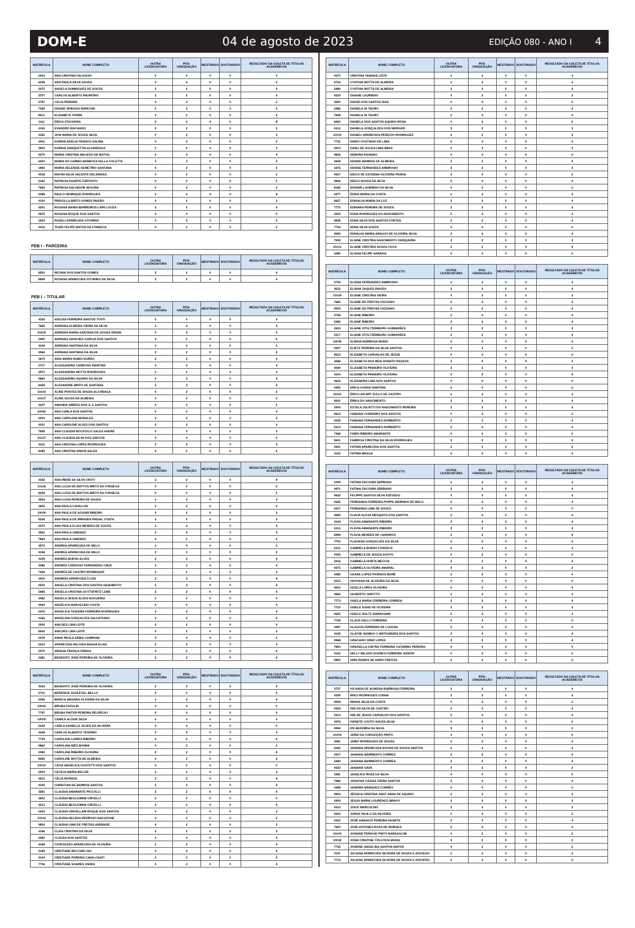DOM-E 04 de agosto de 2023 EDIÇÃO 080 - ANO I 4
| MATRÍCULA | NOME COMPLETO | OUTRA LICENCIATURA | PÓS-GRADUAÇÃO | MESTRADO | DOUTORADO | RESULTADO DA COLETA DE TÍTULOS ACADÊMICOS |
| --- | --- | --- | --- | --- | --- | --- |
| 2913 | ANA CRISTINA FALASCHI | 0 | 0 | 0 | 0 | 0 |
| 6298 | ANA PAULA SILVA SOUZA | 0 | 2 | 0 | 0 | 2 |
| 2475 | ANGELA DOMINGUES DE SOUZA | 2 | 2 | 0 | 0 | 4 |
| 5707 | CARLOS ALBERTO PAUPÉRIO | 2 | 2 | 0 | 0 | 4 |
| 5787 | CELIA PEREIRA | 0 | 2 | 0 | 0 | 2 |
| 7369 | DENISE SPINOSA MARCONI | 0 | 2 | 0 | 0 | 2 |
| 8511 | ELIZABETE FIORIN | 2 | 2 | 0 | 0 | 4 |
| 1111 | ÉRICA STACHERA | 2 | 2 | 4 | 0 | 8 |
| 4142 | EVANDRO MACHADO | 0 | 2 | 0 | 0 | 2 |
| 4181 | JOSI MARIA DE SOUZA SILVA | 0 | 2 | 0 | 0 | 2 |
| 4941 | KARINA ADELIA FRANCO SALIBA | 0 | 2 | 0 | 0 | 2 |
| 4600 | KARINA ZANQUETTIN ALVARENGA | 0 | 2 | 0 | 0 | 2 |
| 9379 | MARIA CRISTINA MACEDO DE MATOS | 2 | 2 | 0 | 0 | 4 |
| 6300 | MARIA DO CARMO BARBOZA DELLA COLETTA | 2 | 2 | 0 | 0 | 4 |
| 1892 | MARIA HELENISE DEMETRIO SANTANA | 0 | 2 | 0 | 0 | 2 |
| 9318 | MAYRA SILVA VALENTE DELARISSA | 0 | 2 | 0 | 0 | 2 |
| 5162 | PATRICIA DUARTE ESPÓSITO | 0 | 2 | 0 | 0 | 2 |
| 7692 | PATRICIA SALVADOR SEGURA | 0 | 2 | 0 | 0 | 2 |
| 4388 | PAULO HENRIQUE RODRIGUES | 2 | 2 | 4 | 0 | 8 |
| 4130 | PRISCILLA BRITO GOMES PAIXÃO | 0 | 2 | 0 | 0 | 2 |
| 6301 | ROSANA MARIA BARREIROS LAPA LOUZA | 2 | 2 | 0 | 0 | 4 |
| 9675 | ROSANA ROQUE DOS SANTOS | 0 | 0 | 0 | 0 | 0 |
| 1834 | ROSELI APARECIDA VITORINO | 0 | 2 | 0 | 0 | 2 |
| 4116 | THAÍS FELIPE MATOS DA FONSECA | 0 | 2 | 0 | 0 | 2 |
PEB I - PARCERIA
| MATRÍCULA | NOME COMPLETO | OUTRA LICENCIATURA | PÓS-GRADUAÇÃO | MESTRADO | DOUTORADO | RESULTADO DA COLETA DE TÍTULOS ACADÊMICOS |
| --- | --- | --- | --- | --- | --- | --- |
| 8591 | REGINA DOS SANTOS GOMES | 2 | 2 | 0 | 0 | 4 |
| 8898 | ROSANA APARECIDA VITORINO DA SILVA | 2 | 2 | 0 | 0 | 4 |
PEB I – TITULAR
| MATRÍCULA | NOME COMPLETO | OUTRA LICENCIATURA | PÓS-GRADUAÇÃO | MESTRADO | DOUTORADO | RESULTADO DA COLETA DE TÍTULOS ACADÊMICOS |
| --- | --- | --- | --- | --- | --- | --- |
| 4155 | ADILEIA FERREIRA SANTOS TOSTI | 2 | 2 | 0 | 0 | 4 |
| 7665 | ADRIANA ALMEIDA VIEIRA DA SILVA | 2 | 2 | 0 | 0 | 4 |
| 10105 | ADRIANA MARIA SANTANA DE SOUSA ORSINI | 0 | 2 | 0 | 0 | 2 |
| 5490 | ADRIANA SANCHES GARCIA DOS SANTOS | 2 | 2 | 0 | 0 | 4 |
| 4106 | ADRIANA SANTANA DA SILVA | 2 | 2 | 0 | 0 | 4 |
| 4964 | ADRIANA SANTANA DA SILVA | 2 | 2 | 0 | 0 | 4 |
| 1673 | AIDA MARIA RUBIO DURÃO | 2 | 2 | 0 | 0 | 4 |
| 2717 | ALESSANDRA CARDOSO MARTINS | 2 | 2 | 0 | 0 | 4 |
| 4970 | ALESSANDRA MOTTA RODRIGUES | 0 | 0 | 0 | 0 | 0 |
| 9860 | ALESSANDRO AQUINO DA SILVA | 2 | 2 | 0 | 0 | 4 |
| 8428 | ALEXANDRE BRITO DE SANTANA | 2 | 2 | 0 | 0 | 4 |
| 10103 | ALINE PONTES DE SOUZA ALCOBAÇA | 0 | 2 | 0 | 0 | 2 |
| 10107 | ALINE SOUZA DE ALMEIDA | 0 | 2 | 0 | 0 | 2 |
| 9237 | AMANDA SIMÕES DOS S. E SANTOS | 0 | 2 | 0 | 0 | 2 |
| 10095 | ANA CARLA DOS SANTOS | 0 | 0 | 0 | 0 | 0 |
| 9200 | ANA CAROLINA MORALES | 2 | 2 | 0 | 0 | 4 |
| 9101 | ANA CAROLINE ALVES DOS SANTOS | 2 | 2 | 0 | 0 | 4 |
| 7836 | ANA CLAUDIA ROCATELO SALES ANDRÉ | 0 | 0 | 0 | 0 | 0 |
| 10127 | ANA CLAUDIA SILVA DOS SANTOS | 0 | 2 | 0 | 0 | 2 |
| 5111 | ANA CRISTINA LOPES RODRIGUES | 2 | 2 | 0 | 0 | 4 |
| 8189 | ANA CRISTINA SIMON SALES | 2 | 2 | 0 | 0 | 4 |
| MATRÍCULA | NOME COMPLETO | OUTRA LICENCIATURA | PÓS-GRADUAÇÃO | MESTRADO | DOUTORADO | RESULTADO DA COLETA DE TÍTULOS ACADÊMICOS |
| --- | --- | --- | --- | --- | --- | --- |
| 4342 | ANA IRENE DA SILVA CINTO | 2 | 2 | 0 | 0 | 4 |
| 10126 | ANA LUCIA DE MATTOS BRITO DA FONSECA | 0 | 2 | 0 | 0 | 2 |
| 8328 | ANA LUCIA DE MATTOS BRITO DA FONSECA | 0 | 2 | 0 | 0 | 2 |
| 3554 | ANA LUCIA PEREIRA DE SOUZA | 2 | 2 | 0 | 0 | 4 |
| 2835 | ANA PAULA CAVALLINI | 2 | 2 | 0 | 0 | 4 |
| 10009 | ANA PAULA DE AGUIAR RIBEIRO | 0 | 2 | 0 | 0 | 2 |
| 8226 | ANA PAULA DE MIRANDA PADIAL COSTA | 2 | 2 | 0 | 0 | 4 |
| 4473 | ANA PAULA ELIAS MENDES DE SOUZA | 2 | 2 | 0 | 0 | 4 |
| 3561 | ANA PAULA GIMENEZ | 2 | 2 | 0 | 0 | 4 |
| 7864 | ANA PAULA GIMENEZ | 2 | 2 | 0 | 0 | 4 |
| 2573 | ANDREA APARECIDA DE MELO | 2 | 0 | 0 | 0 | 2 |
| 4158 | ANDREA APARECIDA DE MELO | 2 | 0 | 0 | 0 | 2 |
| 4159 | ANDRÉA BUENO ALVES | 2 | 2 | 0 | 0 | 4 |
| 4486 | ANDRÉA CARDOSO FERNANDES CRUZ | 2 | 2 | 0 | 0 | 4 |
| 7636 | ANDRÉA DE CASTRO MOMBAQUE | 2 | 0 | 0 | 0 | 2 |
| 4410 | ANDRÉIA APARECIDA FLOSI | 2 | 2 | 0 | 0 | 4 |
| 9530 | ANGELA CRISTINA DOS SANTOS HASHIMOTO | 2 | 2 | 0 | 0 | 4 |
| 5486 | ÂNGELA CRISTINA GOTTSFRITZ LEME | 2 | 2 | 0 | 0 | 4 |
| 4462 | ANGELA JESUS ALVES NOGUEIRA | 2 | 2 | 0 | 0 | 4 |
| 9963 | ANGÉLICA MARCELINO COSTA | 0 | 0 | 0 | 0 | 0 |
| 2476 | ANGELICA TEIXEIRA FERREIRA RODRIGUES | 2 | 2 | 0 | 0 | 4 |
| 4162 | ANGELINA GONÇALVES SALUSTIANO | 2 | 2 | 0 | 0 | 4 |
| 2902 | ANILDES LIMA LEITE | 2 | 2 | 0 | 0 | 4 |
| 8454 | ANILDES LIMA LEITE | 0 | 2 | 0 | 0 | 2 |
| 2478 | ANNA PAULA SÁBIA CAMPANA | 0 | 2 | 0 | 0 | 2 |
| 5213 | APARECIDA HELOISA BAENA ELIAS | 2 | 2 | 0 | 0 | 4 |
| 2479 | ARIANA FRANÇA FARIAS | 2 | 2 | 0 | 0 | 4 |
| 2481 | BENEDITO JOSÉ PEREIRA DE OLIVEIRA | 2 | 2 | 0 | 0 | 4 |
| MATRÍCULA | NOME COMPLETO | OUTRA LICENCIATURA | PÓS-GRADUAÇÃO | MESTRADO | DOUTORADO | RESULTADO DA COLETA DE TÍTULOS ACADÊMICOS |
| --- | --- | --- | --- | --- | --- | --- |
| 4163 | BENEDITO JOSÉ PEREIRA DE OLIVEIRA | 2 | 2 | 0 | 0 | 4 |
| 2721 | BERENICE SCHLEGEL BELLO | 2 | 2 | 0 | 0 | 4 |
| 9306 | BIANCA MAEARA OLIVEIRA DA SILVA | 2 | 2 | 0 | 0 | 4 |
| 10003 | BRUNA FAZOLIN | 0 | 0 | 0 | 0 | 0 |
| 7797 | BRUNA PINTER PEREIRA PELIPECKI | 0 | 0 | 0 | 0 | 0 |
| 10005 | CAMILA ALOISE SILVA | 0 | 0 | 0 | 0 | 0 |
| 5042 | CARLA DANIELLE ALVES DA SILVEIRA | 0 | 0 | 0 | 0 | 0 |
| 4348 | CARLOS ALBERTO TENÓRIO | 2 | 2 | 0 | 0 | 4 |
| 7729 | CAROLINA CAIRES RIBEIRO | 2 | 2 | 0 | 0 | 4 |
| 9862 | CAROLINA INÊS BONINI | 0 | 2 | 0 | 0 | 2 |
| 2483 | CAROLINA RIBEIRO OLIVEIRA | 2 | 2 | 0 | 0 | 4 |
| 8455 | CAROLINE MOTTA DE ALMEIDA | 0 | 2 | 0 | 0 | 2 |
| 10010 | CATIA ANGÉLICA COSTETTI DOS SANTOS | 0 | 0 | 0 | 0 | 0 |
| 2903 | CECÍLIA MARIA BILLER | 2 | 2 | 0 | 0 | 4 |
| 4510 | CÉLIA MORAES | 2 | 2 | 0 | 0 | 4 |
| 9109 | CHRISTIAN DE BARROS SANTOS | 2 | 2 | 0 | 0 | 4 |
| 3581 | CLAUDIA AMARANTE PICCOLLI | 2 | 2 | 0 | 0 | 4 |
| 3602 | CLÁUDIA BEGLIOMINI CRIVELLI | 2 | 2 | 0 | 0 | 4 |
| 4513 | CLÁUDIA BEGLIOMINI CRIVELLI | 2 | 2 | 0 | 0 | 4 |
| 5424 | CLÁUDIA CRIVELLARI ROQUE DOS SANTOS | 0 | 2 | 0 | 0 | 2 |
| 10102 | CLÁUDIA HELENA PEDROSO NAKAZONE | 0 | 2 | 0 | 0 | 2 |
| 9854 | CLÁUDIA LIMA DE FREITAS ANDRADE | 0 | 2 | 0 | 0 | 2 |
| 4166 | CLEIA CRISTINA DA SILVA | 2 | 2 | 0 | 0 | 4 |
| 4482 | CLEUSA DOS SANTOS | 2 | 2 | 0 | 0 | 4 |
| 4168 | CONCEIÇÃO APARECIDA DE OLIVEIRA | 2 | 2 | 0 | 0 | 4 |
| 4169 | CRISTIANE BECCARI VAZ | 2 | 2 | 0 | 0 | 4 |
| 9104 | CRISTIANE PEREIRA CAVALCANTI | 2 | 2 | 0 | 0 | 4 |
| 7706 | CRISTIANE SOARES VIEIRA | 2 | 2 | 0 | 0 | 4 |
| MATRÍCULA | NOME COMPLETO | OUTRA LICENCIATURA | PÓS-GRADUAÇÃO | MESTRADO | DOUTORADO | RESULTADO DA COLETA DE TÍTULOS ACADÊMICOS |
| --- | --- | --- | --- | --- | --- | --- |
| 4170 | CRISTINA YAMADA LEITE | 2 | 2 | 0 | 0 | 4 |
| 2723 | CYNTHIA MOTTA DE ALMEIDA | 2 | 2 | 0 | 0 | 4 |
| 5480 | CYNTHIA MOTTA DE ALMEIDA | 2 | 2 | 0 | 0 | 4 |
| 9319 | DAIANE LAURINDO | 0 | 2 | 0 | 0 | 2 |
| 4590 | DAIVID DOS SANTOS DIAS | 0 | 0 | 0 | 0 | 0 |
| 2486 | DANIELA DI TAURO | 2 | 2 | 0 | 0 | 4 |
| 7638 | DANIELA DI TAURO | 2 | 2 | 0 | 0 | 4 |
| 8452 | DANIELA DOS SANTOS AQUINO ROSA | 0 | 2 | 0 | 0 | 2 |
| 9112 | DANIELA GONÇALVES GON WERGER | 0 | 2 | 0 | 0 | 2 |
| 10100 | DANIELI APARECIDA PERUCIO RODRIGUEZ | 2 | 2 | 0 | 0 | 4 |
| 7731 | DARCI COUTINHO DE LIMA | 2 | 2 | 0 | 0 | 4 |
| 2914 | DARLI DE SOUZA LIMA BRAZ | 2 | 2 | 0 | 0 | 4 |
| 9606 | DEBORA DIONISIO | 0 | 2 | 0 | 0 | 2 |
| 4498 | DENISE BARROS DE ALMEIDA | 2 | 2 | 0 | 0 | 4 |
| 1675 | DENISE FERNANDES AMBROSIO | 2 | 2 | 0 | 0 | 4 |
| 9327 | DIEGO DE ESTEBAN OLIVEIRA PENNA | 2 | 0 | 0 | 0 | 2 |
| 9836 | DIEGO SOUZA DA SILVA | 2 | 2 | 0 | 0 | 4 |
| 8165 | DIVANIR LAURINDO DA SILVA | 0 | 2 | 0 | 0 | 2 |
| 4477 | ÉDINA MARIA DA COSTA | 2 | 2 | 0 | 0 | 4 |
| 9627 | EDINALVA MARIA DA LUZ | 2 | 2 | 0 | 0 | 4 |
| 7775 | EDINARA PEREIRA DE SOUZA | 2 | 2 | 0 | 0 | 4 |
| 4343 | EDNA RODRIGUES DO NASCIMENTO | 2 | 2 | 0 | 0 | 4 |
| 9838 | EDNA SILVA DOS SANTOS FONTES | 2 | 2 | 0 | 0 | 4 |
| 7734 | EDNA SILVA SOUZA | 0 | 2 | 0 | 0 | 2 |
| 9995 | EDNALVA MARIA ARAUJO DE OLIVEIRA SILVA | 2 | 2 | 0 | 0 | 4 |
| 7933 | ELAINE CRISTINA NASCIMENTO CERQUEIRA | 2 | 2 | 0 | 0 | 4 |
| 10101 | ELAINE CRISTINA SOUZA COCA | 2 | 2 | 0 | 0 | 4 |
| 4480 | ELIANA FELIPE SARAIVA | 0 | 2 | 0 | 0 | 2 |
| MATRÍCULA | NOME COMPLETO | OUTRA LICENCIATURA | PÓS-GRADUAÇÃO | MESTRADO | DOUTORADO | RESULTADO DA COLETA DE TÍTULOS ACADÊMICOS |
| --- | --- | --- | --- | --- | --- | --- |
| 2725 | ELIANA FERNANDES AMBROSIO | 2 | 2 | 0 | 0 | 4 |
| 4512 | ELIANA JAQUES PAIXÃO | 2 | 2 | 0 | 0 | 4 |
| 10149 | ELIANE CRISTINA VIEIRA | 0 | 2 | 0 | 0 | 2 |
| 7683 | ELIANE DE FREITAS FAZZANO | 2 | 2 | 0 | 0 | 4 |
| 9909 | ELIANE DE FREITAS FAZZANO | 2 | 2 | 0 | 0 | 4 |
| 2726 | ELIANE RIBEIRO | 2 | 2 | 0 | 0 | 4 |
| 5382 | ELIANE RIBEIRO | 2 | 2 | 0 | 0 | 4 |
| 2615 | ELIANE STOLTZEMBURG GUIMARÃES | 2 | 2 | 0 | 0 | 4 |
| 5117 | ELIANE STOLTZEMBURG GUIMARÃES | 2 | 2 | 0 | 0 | 4 |
| 10045 | ELIENAI BARBOSA MUNIZ | 2 | 2 | 0 | 0 | 4 |
| 9907 | ELIETE PEREIRA DA SILVA SANTOS | 0 | 2 | 0 | 0 | 2 |
| 8513 | ELIZABETH CARVALHO DE JESUS | 0 | 2 | 0 | 0 | 2 |
| 3086 | ELIZABETH DOS REIS DONATO PASSOS | 2 | 0 | 0 | 0 | 2 |
| 4939 | ELIZABETH PINHEIRO OLIVEIRA | 2 | 2 | 0 | 0 | 4 |
| 4104 | ELIZABETH PINHEIRO OLIVEIRA | 2 | 2 | 0 | 0 | 4 |
| 9616 | ELIZANDRA LIMA DOS SANTOS | 0 | 0 | 0 | 0 | 0 |
| 2495 | ERICA GODKE MARTINS | 2 | 0 | 0 | 0 | 2 |
| 10110 | ÉRICO AICART ZULLO DE CASTRO | 2 | 2 | 0 | 0 | 4 |
| 8501 | ÉRIKA DO NASCIMENTO | 2 | 2 | 0 | 0 | 4 |
| 2904 | ESTELA JULIETTI DO NASCIMENTO PEREIRA | 2 | 2 | 0 | 0 | 4 |
| 9613 | FABIANA CORDEIRO DOS SANTOS | 0 | 2 | 0 | 0 | 2 |
| 2535 | FABIANA FERNANDES NORBERTO | 2 | 2 | 0 | 0 | 4 |
| 5113 | FABIANA FERNANDES NORBERTO | 2 | 2 | 0 | 0 | 4 |
| 7368 | FÁBIO RIBEIRO AMARANTE | 0 | 0 | 0 | 0 | 0 |
| 9611 | FABRICIA CRISTINA DA SILVA RODRIGUES | 2 | 2 | 0 | 0 | 4 |
| 2921 | FATIMA APARECIDA DOS SANTOS | 2 | 0 | 0 | 0 | 2 |
| 4143 | FATIMA BRAGA | 2 | 2 | 0 | 0 | 4 |
| MATRÍCULA | NOME COMPLETO | OUTRA LICENCIATURA | PÓS-GRADUAÇÃO | MESTRADO | DOUTORADO | RESULTADO DA COLETA DE TÍTULOS ACADÊMICOS |
| --- | --- | --- | --- | --- | --- | --- |
| 1099 | FATIMA FACCHINI SERRANO | 2 | 2 | 0 | 0 | 4 |
| 4471 | FATIMA FACCHINI SERRANO | 2 | 2 | 0 | 0 | 4 |
| 9622 | FELIPPE SANTOS SILVA AZEVEDO | 0 | 0 | 0 | 0 | 0 |
| 9335 | FERNANDA FERREIRA POPPE MARINHO DE MELO | 2 | 2 | 0 | 0 | 4 |
| 9317 | FERNANDA LIMA DE SOUZA | 0 | 0 | 0 | 0 | 0 |
| 3583 | FLAVIA ALEXA MESQUITA DOS SANTOS | 2 | 2 | 0 | 0 | 4 |
| 4144 | FLÁVIA AMARANTE RIBEIRO | 2 | 2 | 0 | 0 | 4 |
| 5115 | FLÁVIA AMARANTE RIBEIRO | 2 | 2 | 0 | 0 | 4 |
| 8498 | FLAVIA MENDES DE CAMARGO | 2 | 2 | 0 | 0 | 4 |
| 7793 | FLAVIANA GONÇALVES DA SILVA | 2 | 2 | 0 | 0 | 4 |
| 5121 | GABRIELA BUENO FONSECA | 2 | 2 | 0 | 0 | 4 |
| 9105 | GABRIELA DE SOUZA SOUTO | 0 | 2 | 0 | 0 | 2 |
| 2916 | GABRIELA HORTA MECCHI | 2 | 2 | 0 | 0 | 4 |
| 9375 | GABRIELA OLIVEIRA AMARAL | 0 | 2 | 0 | 0 | 2 |
| 4485 | GEANE LOPEZ PIORNOS BORÉ | 2 | 2 | 0 | 0 | 4 |
| 9115 | GEOVANA DE OLIVEIRA DA SILVA | 0 | 2 | 0 | 0 | 2 |
| 9910 | GICELA LOPES OLIVEIRA | 2 | 2 | 0 | 0 | 4 |
| 4566 | GILBERTO GIROTTO | 2 | 2 | 0 | 0 | 4 |
| 7773 | GISELA MARIA FERREIRA CORREIA | 2 | 2 | 0 | 0 | 4 |
| 7710 | GISELE ASSIS DE OLIVEIRA | 2 | 2 | 0 | 0 | 4 |
| 9625 | GISELE HOLTZ SHIRAKAWA | 2 | 2 | 0 | 0 | 4 |
| 7749 | GLACE KELLY FERREIRA | 0 | 2 | 0 | 0 | 2 |
| 4487 | GLAUCIA FERREIRA DE LUCENA | 2 | 2 | 0 | 0 | 4 |
| 4145 | GLAYSE NAMIKO C MATSUMURA DOS SANTOS | 2 | 2 | 0 | 0 | 4 |
| 4968 | GRACIANY DINIZ LOPES | 2 | 2 | 0 | 0 | 4 |
| 7890 | GRAZIELLA CINTRA FERREIRA CATARINO PEREIRA | 0 | 0 | 0 | 0 | 0 |
| 9143 | HELLY WILSON SOARES FERREIRA JUNIOR | 0 | 2 | 0 | 0 | 2 |
| 9850 | IARA RAMOS DE HARO FREITAS | 0 | 2 | 0 | 0 | 2 |
| MATRÍCULA | NOME COMPLETO | OUTRA LICENCIATURA | PÓS-GRADUAÇÃO | MESTRADO | DOUTORADO | RESULTADO DA COLETA DE TÍTULOS ACADÊMICOS |
| --- | --- | --- | --- | --- | --- | --- |
| 2727 | IOLANDA DE ALMEIDA BARBOSA FERREIRA | 2 | 2 | 0 | 0 | 4 |
| 4339 | IRACI RODRIGUES CUNHA | 2 | 2 | 0 | 0 | 4 |
| 9908 | IRIANA SILVA DA COSTA | 0 | 2 | 0 | 0 | 2 |
| 9326 | ISIS DA SILVA DE CASTRO | 2 | 2 | 0 | 0 | 4 |
| 9113 | ISIS DE JESUS CARVALHO DOS SANTOS | 2 | 2 | 0 | 0 | 4 |
| 9376 | IVANETE COUTO SOUZA SILVA | 0 | 2 | 0 | 0 | 2 |
| 9994 | IZE BEZERRA DA SILVA | 0 | 2 | 0 | 0 | 2 |
| 10194 | JAÍNE DA CONCEIÇÃO PINTO | 0 | 0 | 0 | 0 | 0 |
| 4981 | JAIRO RODRIGUES DE SOUZA | 2 | 2 | 0 | 0 | 4 |
| 5062 | JANAINA APARECIDA NOVAIS DE SOUZA SANTOS | 2 | 2 | 0 | 0 | 4 |
| 2917 | JANAINA BARRIENTO CORREA | 2 | 2 | 0 | 0 | 4 |
| 5380 | JANAINA BARRIENTO CORREA | 2 | 2 | 0 | 0 | 4 |
| 9322 | JANAINA GAVA | 0 | 2 | 0 | 0 | 2 |
| 5381 | JANALICE ROSA DA SILVA | 0 | 0 | 0 | 0 | 0 |
| 7686 | JANAYNA CÁSSIA VIEIRA SANTOS | 2 | 2 | 0 | 0 | 4 |
| 4488 | JANDIRA MARQUES CORRÊA | 2 | 0 | 0 | 0 | 2 |
| 9834 | JÉSSICA CRISTINA SANT ANNA DE AQUINO | 2 | 2 | 0 | 0 | 4 |
| 2493 | JESUS MARIA LOURENÇO BRAVO | 2 | 0 | 0 | 0 | 2 |
| 9310 | JOICE MARCULINO | 2 | 0 | 0 | 0 | 2 |
| 9302 | JORGE PAULO DA SILVEIRA | 0 | 2 | 0 | 0 | 2 |
| 9332 | JOSÉ AMANCIO PEREIRA DUARTE | 2 | 2 | 0 | 0 | 4 |
| 7650 | JOSE ANTUNES ROZA DE MORAES | 2 | 2 | 0 | 0 | 4 |
| 10104 | JOSIANE PENICHE PINTO BARSAGLINI | 0 | 2 | 0 | 0 | 2 |
| 10032 | JOSIE CRISTINE TÖLGYESI MUSSI | 0 | 2 | 0 | 0 | 2 |
| 7735 | JOSIENE ANGELINA SANTOS MATOS | 0 | 2 | 0 | 0 | 2 |
| 4147 | JULIANA APARECIDA SILVEIRA DE SOUZA E AZEVEDO | 2 | 2 | 0 | 0 | 4 |
| 7714 | JULIANA APARECIDA SILVEIRA DE SOUZA E AZEVEDO | 0 | 2 | 0 | 0 | 2 |